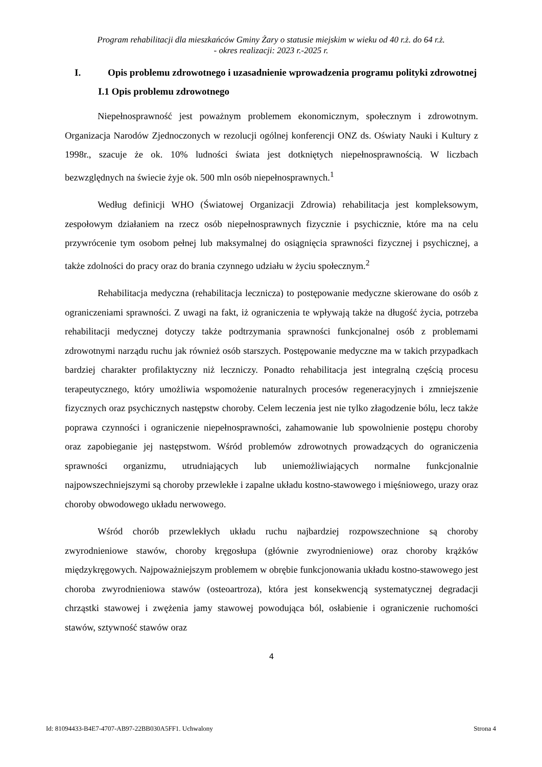Program rehabilitacji dla mieszkańców Gminy Żary o statusie miejskim w wieku od 40 r.ż. do 64 r.ż.
- okres realizacji: 2023 r.-2025 r.
I. Opis problemu zdrowotnego i uzasadnienie wprowadzenia programu polityki zdrowotnej
I.1 Opis problemu zdrowotnego
Niepełnosprawność jest poważnym problemem ekonomicznym, społecznym i zdrowotnym. Organizacja Narodów Zjednoczonych w rezolucji ogólnej konferencji ONZ ds. Oświaty Nauki i Kultury z 1998r., szacuje że ok. 10% ludności świata jest dotkniętych niepełnosprawnością. W liczbach bezwzględnych na świecie żyje ok. 500 mln osób niepełnosprawnych.<sup>1</sup>
Według definicji WHO (Światowej Organizacji Zdrowia) rehabilitacja jest kompleksowym, zespołowym działaniem na rzecz osób niepełnosprawnych fizycznie i psychicznie, które ma na celu przywrócenie tym osobom pełnej lub maksymalnej do osiągnięcia sprawności fizycznej i psychicznej, a także zdolności do pracy oraz do brania czynnego udziału w życiu społecznym.<sup>2</sup>
Rehabilitacja medyczna (rehabilitacja lecznicza) to postępowanie medyczne skierowane do osób z ograniczeniami sprawności. Z uwagi na fakt, iż ograniczenia te wpływają także na długość życia, potrzeba rehabilitacji medycznej dotyczy także podtrzymania sprawności funkcjonalnej osób z problemami zdrowotnymi narządu ruchu jak również osób starszych. Postępowanie medyczne ma w takich przypadkach bardziej charakter profilaktyczny niż leczniczy. Ponadto rehabilitacja jest integralną częścią procesu terapeutycznego, który umożliwia wspomożenie naturalnych procesów regeneracyjnych i zmniejszenie fizycznych oraz psychicznych następstw choroby. Celem leczenia jest nie tylko złagodzenie bólu, lecz także poprawa czynności i ograniczenie niepełnosprawności, zahamowanie lub spowolnienie postępu choroby oraz zapobieganie jej następstwom. Wśród problemów zdrowotnych prowadzących do ograniczenia sprawności organizmu, utrudniających lub uniemożliwiających normalne funkcjonalnie najpowszechniejszymi są choroby przewlekłe i zapalne układu kostno-stawowego i mięśniowego, urazy oraz choroby obwodowego układu nerwowego.
Wśród chorób przewlekłych układu ruchu najbardziej rozpowszechnione są choroby zwyrodnieniowe stawów, choroby kręgosłupa (głównie zwyrodnieniowe) oraz choroby krążków międzykręgowych. Najpoważniejszym problemem w obrębie funkcjonowania układu kostno-stawowego jest choroba zwyrodnieniowa stawów (osteoartroza), która jest konsekwencją systematycznej degradacji chrząstki stawowej i zwężenia jamy stawowej powodująca ból, osłabienie i ograniczenie ruchomości stawów, sztywność stawów oraz
4
Id: 81094433-B4E7-4707-AB97-22BB030A5FF1. Uchwalony Strona 4